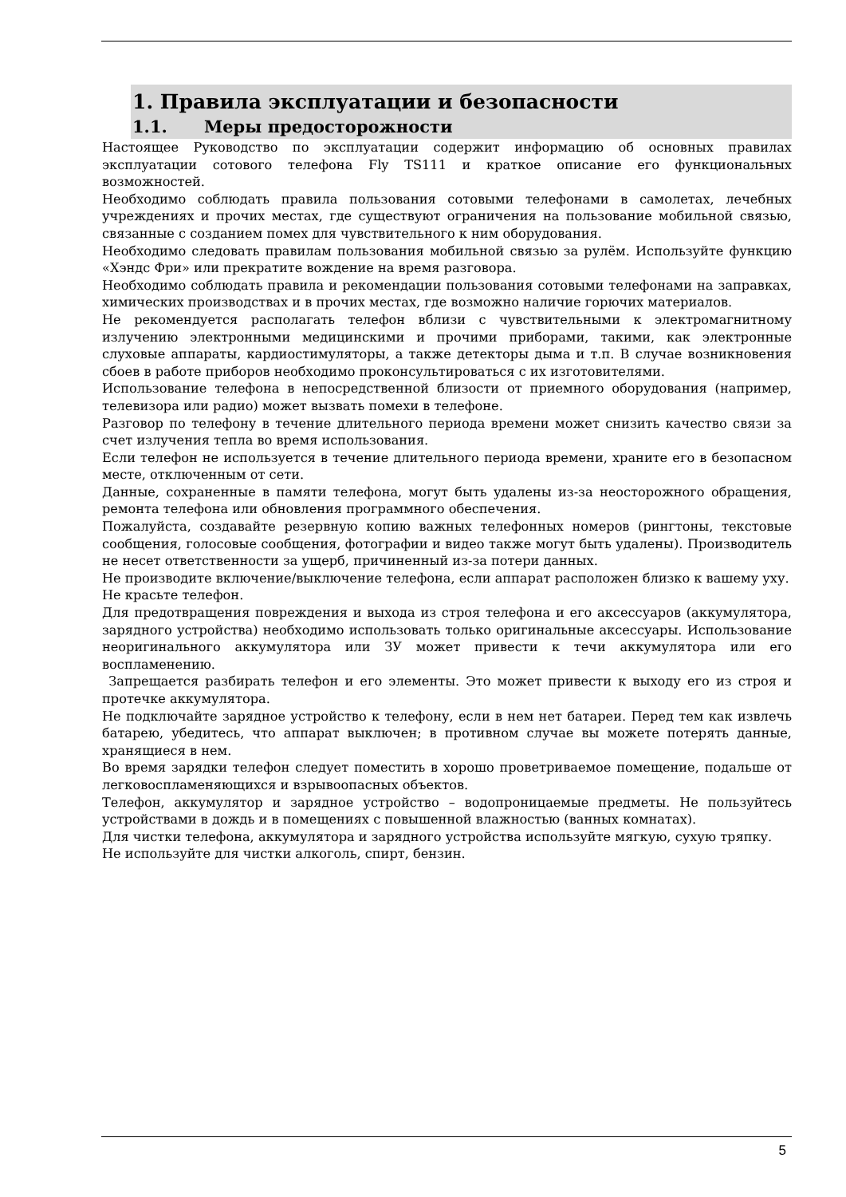1. Правила эксплуатации и безопасности
1.1. Меры предосторожности
Настоящее Руководство по эксплуатации содержит информацию об основных правилах эксплуатации сотового телефона Fly TS111 и краткое описание его функциональных возможностей.
Необходимо соблюдать правила пользования сотовыми телефонами в самолетах, лечебных учреждениях и прочих местах, где существуют ограничения на пользование мобильной связью, связанные с созданием помех для чувствительного к ним оборудования.
Необходимо следовать правилам пользования мобильной связью за рулём. Используйте функцию «Хэндс Фри» или прекратите вождение на время разговора.
Необходимо соблюдать правила и рекомендации пользования сотовыми телефонами на заправках, химических производствах и в прочих местах, где возможно наличие горючих материалов.
Не рекомендуется располагать телефон вблизи с чувствительными к электромагнитному излучению электронными медицинскими и прочими приборами, такими, как электронные слуховые аппараты, кардиостимуляторы, а также детекторы дыма и т.п. В случае возникновения сбоев в работе приборов необходимо проконсультироваться с их изготовителями.
Использование телефона в непосредственной близости от приемного оборудования (например, телевизора или радио) может вызвать помехи в телефоне.
Разговор по телефону в течение длительного периода времени может снизить качество связи за счет излучения тепла во время использования.
Если телефон не используется в течение длительного периода времени, храните его в безопасном месте, отключенным от сети.
Данные, сохраненные в памяти телефона, могут быть удалены из-за неосторожного обращения, ремонта телефона или обновления программного обеспечения.
Пожалуйста, создавайте резервную копию важных телефонных номеров (рингтоны, текстовые сообщения, голосовые сообщения, фотографии и видео также могут быть удалены). Производитель не несет ответственности за ущерб, причиненный из-за потери данных.
Не производите включение/выключение телефона, если аппарат расположен близко к вашему уху.
Не красьте телефон.
Для предотвращения повреждения и выхода из строя телефона и его аксессуаров (аккумулятора, зарядного устройства) необходимо использовать только оригинальные аксессуары. Использование неоригинального аккумулятора или ЗУ может привести к течи аккумулятора или его воспламенению.
Запрещается разбирать телефон и его элементы. Это может привести к выходу его из строя и протечке аккумулятора.
Не подключайте зарядное устройство к телефону, если в нем нет батареи. Перед тем как извлечь батарею, убедитесь, что аппарат выключен; в противном случае вы можете потерять данные, хранящиеся в нем.
Во время зарядки телефон следует поместить в хорошо проветриваемое помещение, подальше от легковоспламеняющихся и взрывоопасных объектов.
Телефон, аккумулятор и зарядное устройство – водопроницаемые предметы. Не пользуйтесь устройствами в дождь и в помещениях с повышенной влажностью (ванных комнатах).
Для чистки телефона, аккумулятора и зарядного устройства используйте мягкую, сухую тряпку.
Не используйте для чистки алкоголь, спирт, бензин.
5